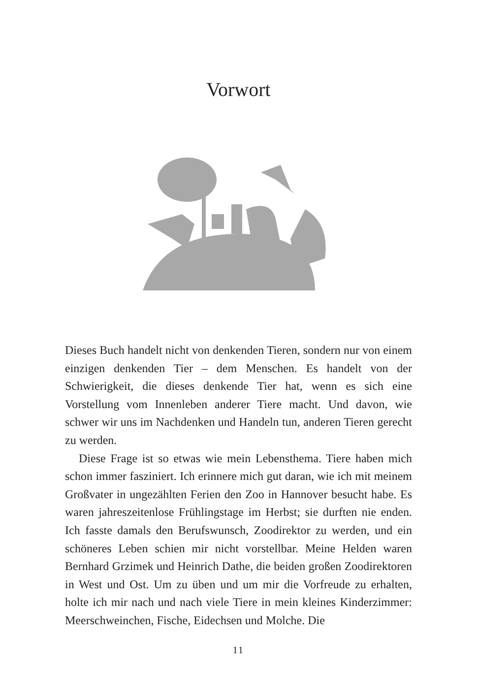Vorwort
Dieses Buch handelt nicht von denkenden Tieren, sondern nur von einem einzigen denkenden Tier – dem Menschen. Es handelt von der Schwierigkeit, die dieses denkende Tier hat, wenn es sich eine Vorstellung vom Innenleben anderer Tiere macht. Und davon, wie schwer wir uns im Nachdenken und Handeln tun, anderen Tieren gerecht zu werden.
Diese Frage ist so etwas wie mein Lebensthema. Tiere haben mich schon immer fasziniert. Ich erinnere mich gut daran, wie ich mit meinem Großvater in ungezählten Ferien den Zoo in Hannover besucht habe. Es waren jahreszeitenlose Frühlingstage im Herbst; sie durften nie enden. Ich fasste damals den Berufswunsch, Zoodirektor zu werden, und ein schöneres Leben schien mir nicht vorstellbar. Meine Helden waren Bernhard Grzimek und Heinrich Dathe, die beiden großen Zoodirektoren in West und Ost. Um zu üben und um mir die Vorfreude zu erhalten, holte ich mir nach und nach viele Tiere in mein kleines Kinderzimmer: Meerschweinchen, Fische, Eidechsen und Molche. Die
11